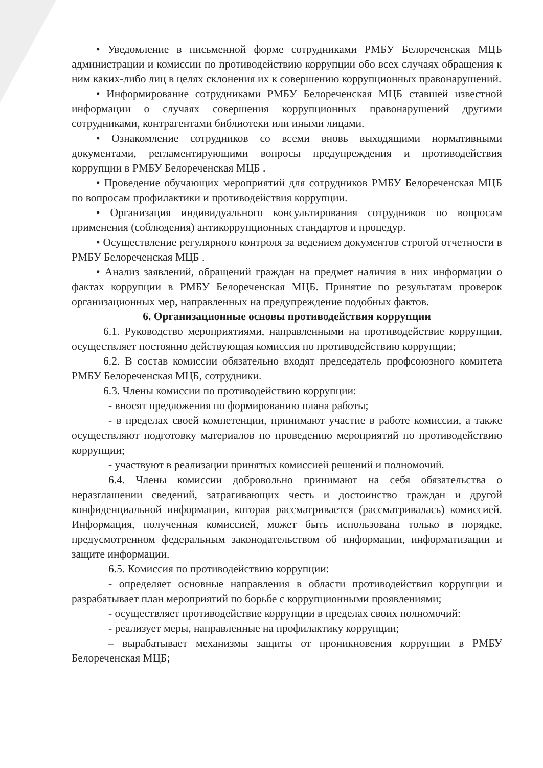• Уведомление в письменной форме сотрудниками РМБУ Белореченская МЦБ администрации и комиссии по противодействию коррупции обо всех случаях обращения к ним каких-либо лиц в целях склонения их к совершению коррупционных правонарушений.
• Информирование сотрудниками РМБУ Белореченская МЦБ ставшей известной информации о случаях совершения коррупционных правонарушений другими сотрудниками, контрагентами библиотеки или иными лицами.
• Ознакомление сотрудников со всеми вновь выходящими нормативными документами, регламентирующими вопросы предупреждения и противодействия коррупции в РМБУ Белореченская МЦБ .
• Проведение обучающих мероприятий для сотрудников РМБУ Белореченская МЦБ по вопросам профилактики и противодействия коррупции.
• Организация индивидуального консультирования сотрудников по вопросам применения (соблюдения) антикоррупционных стандартов и процедур.
• Осуществление регулярного контроля за ведением документов строгой отчетности в РМБУ Белореченская МЦБ .
• Анализ заявлений, обращений граждан на предмет наличия в них информации о фактах коррупции в РМБУ Белореченская МЦБ. Принятие по результатам проверок организационных мер, направленных на предупреждение подобных фактов.
6. Организационные основы противодействия коррупции
6.1. Руководство мероприятиями, направленными на противодействие коррупции, осуществляет постоянно действующая комиссия по противодействию коррупции;
6.2. В состав комиссии обязательно входят председатель профсоюзного комитета РМБУ Белореченская МЦБ, сотрудники.
6.3. Члены комиссии по противодействию коррупции:
- вносят предложения по формированию плана работы;
- в пределах своей компетенции, принимают участие в работе комиссии, а также осуществляют подготовку материалов по проведению мероприятий по противодействию коррупции;
- участвуют в реализации принятых комиссией решений и полномочий.
6.4. Члены комиссии добровольно принимают на себя обязательства о неразглашении сведений, затрагивающих честь и достоинство граждан и другой конфиденциальной информации, которая рассматривается (рассматривалась) комиссией. Информация, полученная комиссией, может быть использована только в порядке, предусмотренном федеральным законодательством об информации, информатизации и защите информации.
6.5. Комиссия по противодействию коррупции:
- определяет основные направления в области противодействия коррупции и разрабатывает план мероприятий по борьбе с коррупционными проявлениями;
- осуществляет противодействие коррупции в пределах своих полномочий:
- реализует меры, направленные на профилактику коррупции;
– вырабатывает механизмы защиты от проникновения коррупции в РМБУ Белореченская МЦБ;